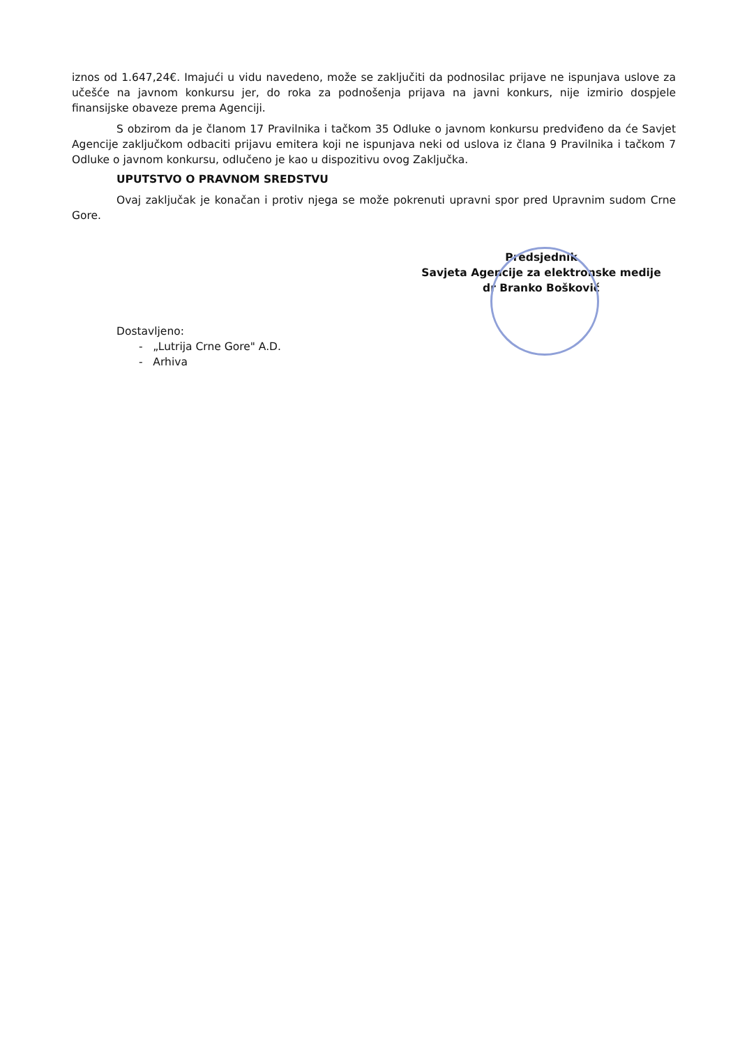iznos od 1.647,24€. Imajući u vidu navedeno, može se zaključiti da podnosilac prijave ne ispunjava uslove za učešće na javnom konkursu jer, do roka za podnošenja prijava na javni konkurs, nije izmirio dospjele finansijske obaveze prema Agenciji.
S obzirom da je članom 17 Pravilnika i tačkom 35 Odluke o javnom konkursu predviđeno da će Savjet Agencije zaključkom odbaciti prijavu emitera koji ne ispunjava neki od uslova iz člana 9 Pravilnika i tačkom 7 Odluke o javnom konkursu, odlučeno je kao u dispozitivu ovog Zaključka.
UPUTSTVO O PRAVNOM SREDSTVU
Ovaj zaključak je konačan i protiv njega se može pokrenuti upravni spor pred Upravnim sudom Crne Gore.
Predsjednik
Savjeta Agencije za elektronske medije
dr Branko Bošković
Dostavljeno:
- „Lutrija Crne Gore" A.D.
- Arhiva